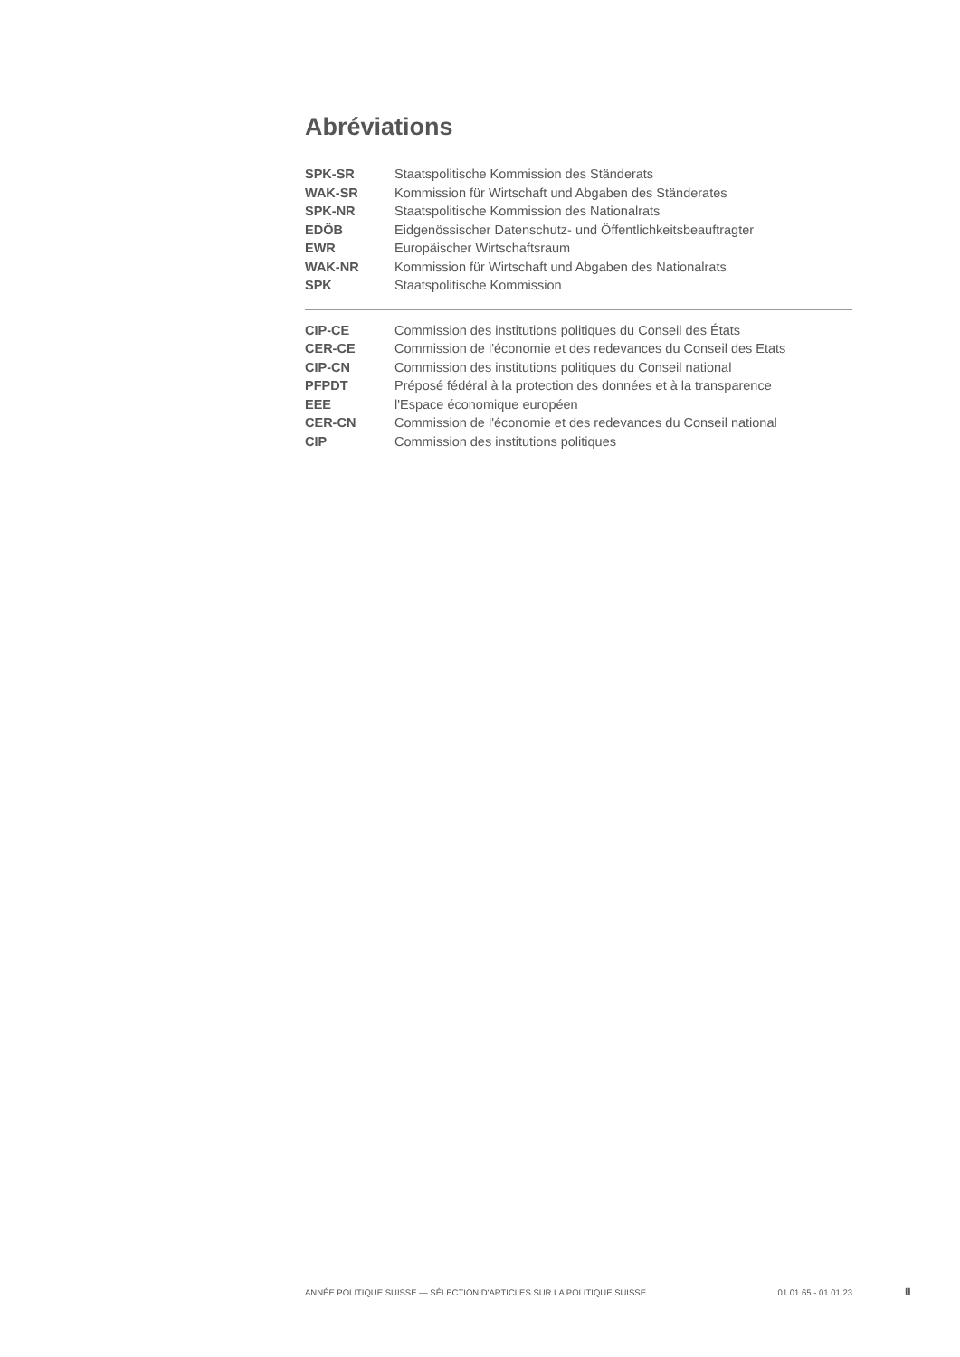Abréviations
| SPK-SR | Staatspolitische Kommission des Ständerats |
| WAK-SR | Kommission für Wirtschaft und Abgaben des Ständerates |
| SPK-NR | Staatspolitische Kommission des Nationalrats |
| EDÖB | Eidgenössischer Datenschutz- und Öffentlichkeitsbeauftragter |
| EWR | Europäischer Wirtschaftsraum |
| WAK-NR | Kommission für Wirtschaft und Abgaben des Nationalrats |
| SPK | Staatspolitische Kommission |
| CIP-CE | Commission des institutions politiques du Conseil des États |
| CER-CE | Commission de l'économie et des redevances du Conseil des Etats |
| CIP-CN | Commission des institutions politiques du Conseil national |
| PFPDT | Préposé fédéral à la protection des données et à la transparence |
| EEE | l'Espace économique européen |
| CER-CN | Commission de l'économie et des redevances du Conseil national |
| CIP | Commission des institutions politiques |
ANNÉE POLITIQUE SUISSE — SÉLECTION D'ARTICLES SUR LA POLITIQUE SUISSE 01.01.65 - 01.01.23
II